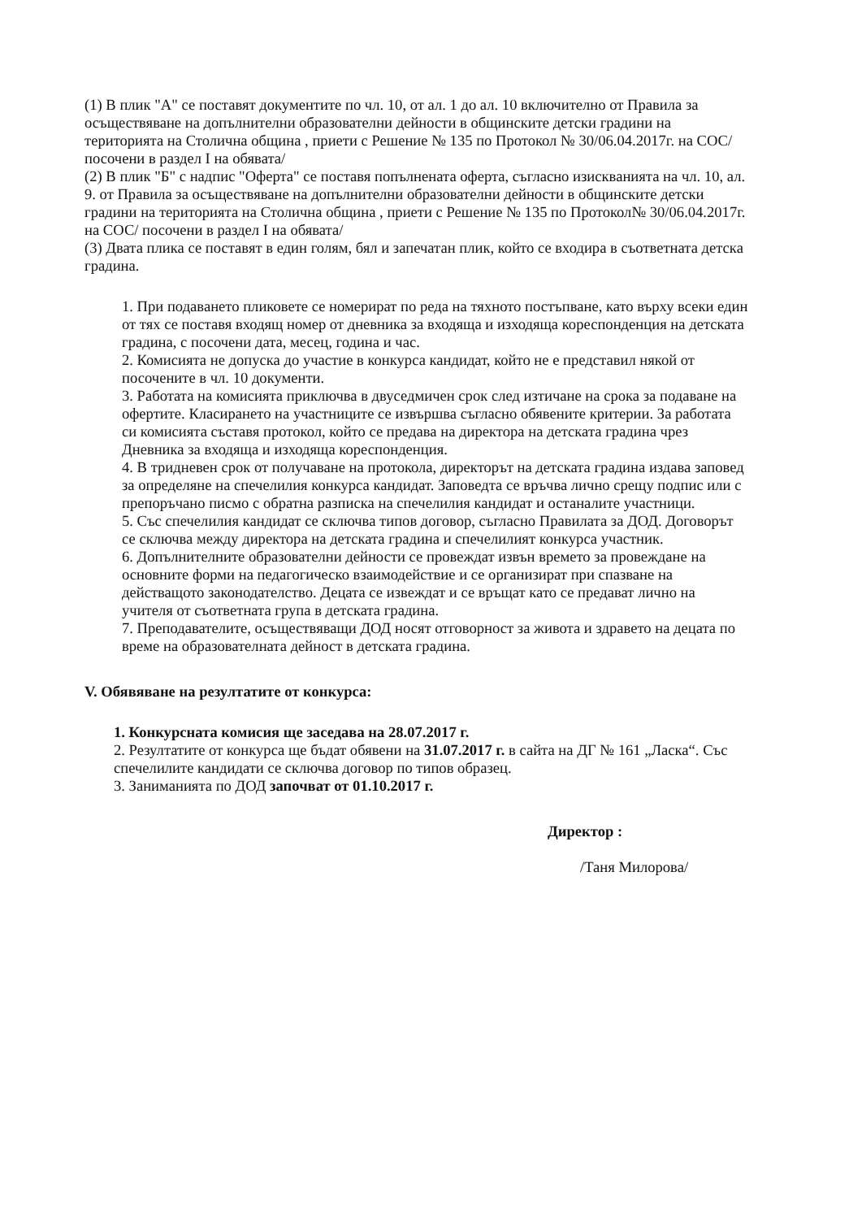(1) В плик "А" се поставят документите по чл. 10, от ал. 1 до ал. 10 включително от Правила за осъществяване на допълнителни образователни дейности в общинските детски градини на територията на Столична община , приети с Решение № 135 по Протокол № 30/06.04.2017г. на СОС/ посочени в раздел I на обявата/
(2) В плик "Б" с надпис "Оферта" се поставя попълнената оферта, съгласно изискванията на чл. 10, ал. 9. от Правила за осъществяване на допълнителни образователни дейности в общинските детски градини на територията на Столична община , приети с Решение № 135 по Протокол№ 30/06.04.2017г. на СОС/ посочени в раздел I на обявата/
(3) Двата плика се поставят в един голям, бял и запечатан плик, който се входира в съответната детска градина.
1. При подаването пликовете се номерират по реда на тяхното постъпване, като върху всеки един от тях се поставя входящ номер от дневника за входяща и изходяща кореспонденция на детската градина, с посочени дата, месец, година и час.
2. Комисията не допуска до участие в конкурса кандидат, който не е представил някой от посочените в чл. 10 документи.
3. Работата на комисията приключва в двуседмичен срок след изтичане на срока за подаване на офертите. Класирането на участниците се извършва съгласно обявените критерии. За работата си комисията съставя протокол, който се предава на директора на детската градина чрез Дневника за входяща и изходяща кореспонденция.
4. В тридневен срок от получаване на протокола, директорът на детската градина издава заповед за определяне на спечелилия конкурса кандидат. Заповедта се връчва лично срещу подпис или с препоръчано писмо с обратна разписка на спечелилия кандидат и останалите участници.
5. Със спечелилия кандидат се сключва типов договор, съгласно Правилата за ДОД. Договорът се сключва между директора на детската градина и спечелилият конкурса участник.
6. Допълнителните образователни дейности се провеждат извън времето за провеждане на основните форми на педагогическо взаимодействие и се организират при спазване на действащото законодателство. Децата се извеждат и се връщат като се предават лично на учителя от съответната група в детската градина.
7. Преподавателите, осъществяващи ДОД носят отговорност за живота и здравето на децата по време на образователната дейност в детската градина.
V. Обявяване на резултатите от конкурса:
1. Конкурсната комисия ще заседава на 28.07.2017 г.
2. Резултатите от конкурса ще бъдат обявени на 31.07.2017 г. в сайта на ДГ № 161 „Ласка“. Със спечелилите кандидати се сключва договор по типов образец.
3. Заниманията по ДОД започват от 01.10.2017 г.
Директор :
/Таня Милорова/